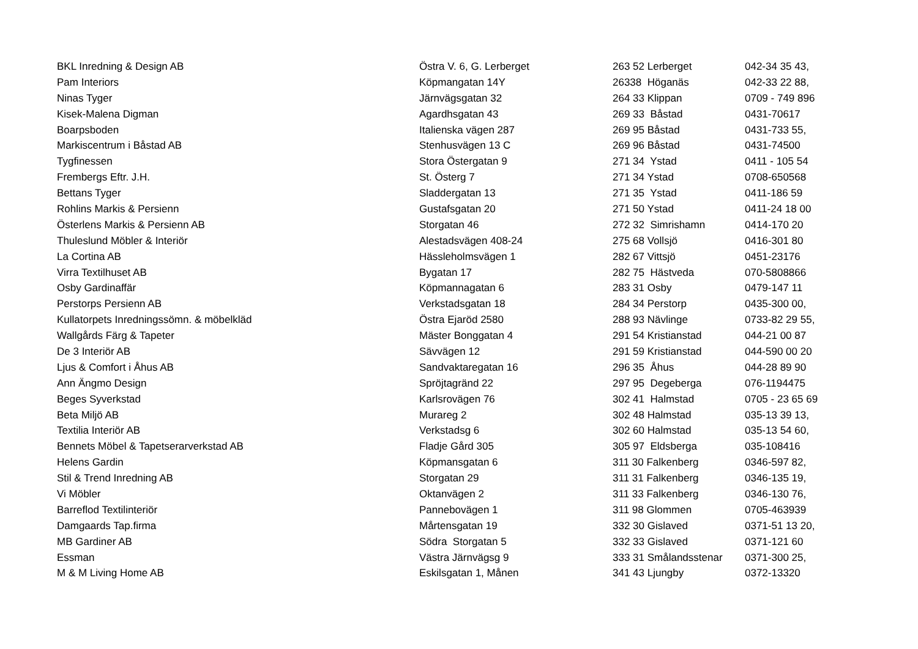| BKL Inredning & Design AB | Östra V. 6, G. Lerberget | 263 52 Lerberget | 042-34 35 43, |
| Pam Interiors | Köpmangatan 14Y | 26338 Höganäs | 042-33 22 88, |
| Ninas Tyger | Järnvägsgatan 32 | 264 33 Klippan | 0709 - 749 896 |
| Kisek-Malena Digman | Agardhsgatan 43 | 269 33 Båstad | 0431-70617 |
| Boarpsboden | Italienska vägen 287 | 269 95 Båstad | 0431-733 55, |
| Markiscentrum i Båstad AB | Stenhusvägen 13 C | 269 96 Båstad | 0431-74500 |
| Tygfinessen | Stora Östergatan 9 | 271 34 Ystad | 0411 - 105 54 |
| Frembergs Eftr. J.H. | St. Österg 7 | 271 34 Ystad | 0708-650568 |
| Bettans Tyger | Sladdergatan 13 | 271 35 Ystad | 0411-186 59 |
| Rohlins Markis & Persienn | Gustafsgatan 20 | 271 50 Ystad | 0411-24 18 00 |
| Österlens Markis & Persienn AB | Storgatan 46 | 272 32 Simrishamn | 0414-170 20 |
| Thuleslund Möbler & Interiör | Alestadsvägen 408-24 | 275 68 Vollsjö | 0416-301 80 |
| La Cortina AB | Hässleholmsvägen 1 | 282 67 Vittsjö | 0451-23176 |
| Virra Textilhuset AB | Bygatan 17 | 282 75 Hästveda | 070-5808866 |
| Osby Gardinaffär | Köpmannagatan 6 | 283 31 Osby | 0479-147 11 |
| Perstorps Persienn AB | Verkstadsgatan 18 | 284 34 Perstorp | 0435-300 00, |
| Kullatorpets Inredningssömn. & möbelkläd | Östra Ejaröd 2580 | 288 93 Nävlinge | 0733-82 29 55, |
| Wallgårds Färg & Tapeter | Mäster Bonggatan 4 | 291 54 Kristianstad | 044-21 00 87 |
| De 3 Interiör AB | Sävvägen 12 | 291 59 Kristianstad | 044-590 00 20 |
| Ljus & Comfort i Åhus AB | Sandvaktaregatan 16 | 296 35 Åhus | 044-28 89 90 |
| Ann Ängmo Design | Spröjtagränd 22 | 297 95 Degeberga | 076-1194475 |
| Beges Syverkstad | Karlsrovägen 76 | 302 41 Halmstad | 0705 - 23 65 69 |
| Beta Miljö AB | Murareg 2 | 302 48 Halmstad | 035-13 39 13, |
| Textilia Interiör AB | Verkstadsg 6 | 302 60 Halmstad | 035-13 54 60, |
| Bennets Möbel & Tapetserarverkstad AB | Fladje Gård 305 | 305 97 Eldsberga | 035-108416 |
| Helens Gardin | Köpmansgatan 6 | 311 30 Falkenberg | 0346-597 82, |
| Stil & Trend Inredning AB | Storgatan 29 | 311 31 Falkenberg | 0346-135 19, |
| Vi Möbler | Oktanvägen 2 | 311 33 Falkenberg | 0346-130 76, |
| Barreflod Textilinteriör | Pannebovägen 1 | 311 98 Glommen | 0705-463939 |
| Damgaards Tap.firma | Mårtensgatan 19 | 332 30 Gislaved | 0371-51 13 20, |
| MB Gardiner AB | Södra Storgatan 5 | 332 33 Gislaved | 0371-121 60 |
| Essman | Västra Järnvägsg 9 | 333 31 Smålandsstenar | 0371-300 25, |
| M & M Living Home AB | Eskilsgatan 1, Månen | 341 43 Ljungby | 0372-13320 |